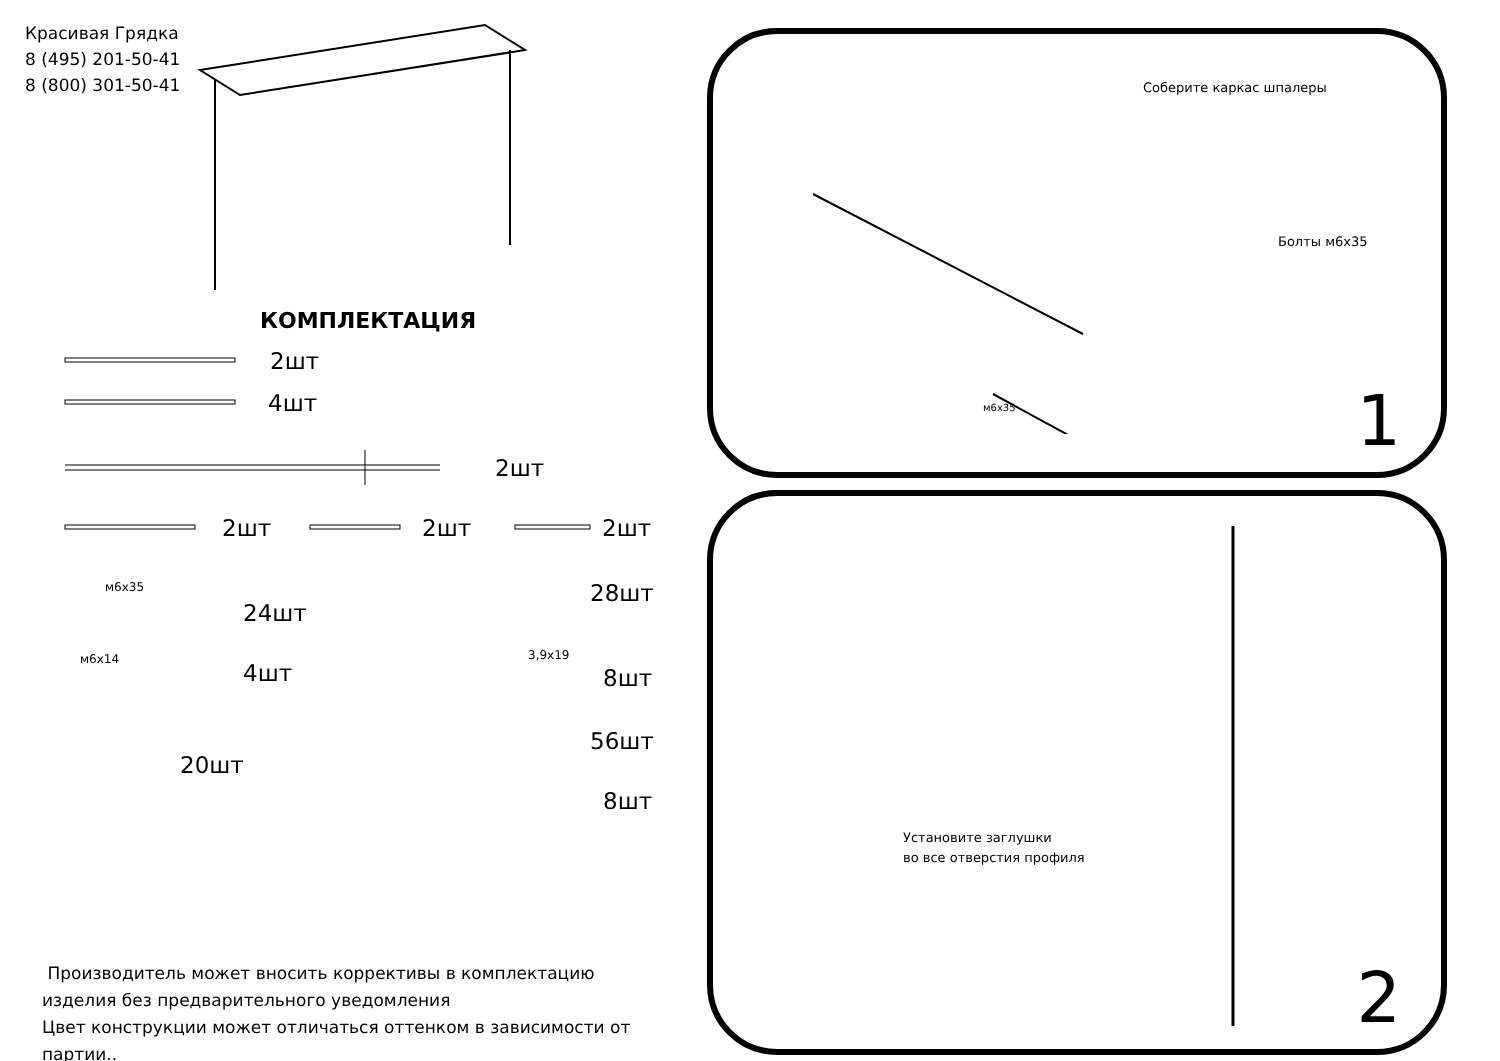Красивая Грядка
8 (495) 201-50-41
8 (800) 301-50-41
КОМПЛЕКТАЦИЯ
2шт
4шт
2шт
2шт 2шт 2шт
м6х35
24шт
28шт
м6х14
4шт
3,9х19
8шт
20шт
56шт
8шт
Производитель может вносить коррективы в комплектацию изделия без предварительного уведомления
Цвет конструкции может отличаться оттенком в зависимости от партии..
Соберите каркас шпалеры
Болты м6х35
м6х35 1
Установите заглушки
во все отверстия профиля
2